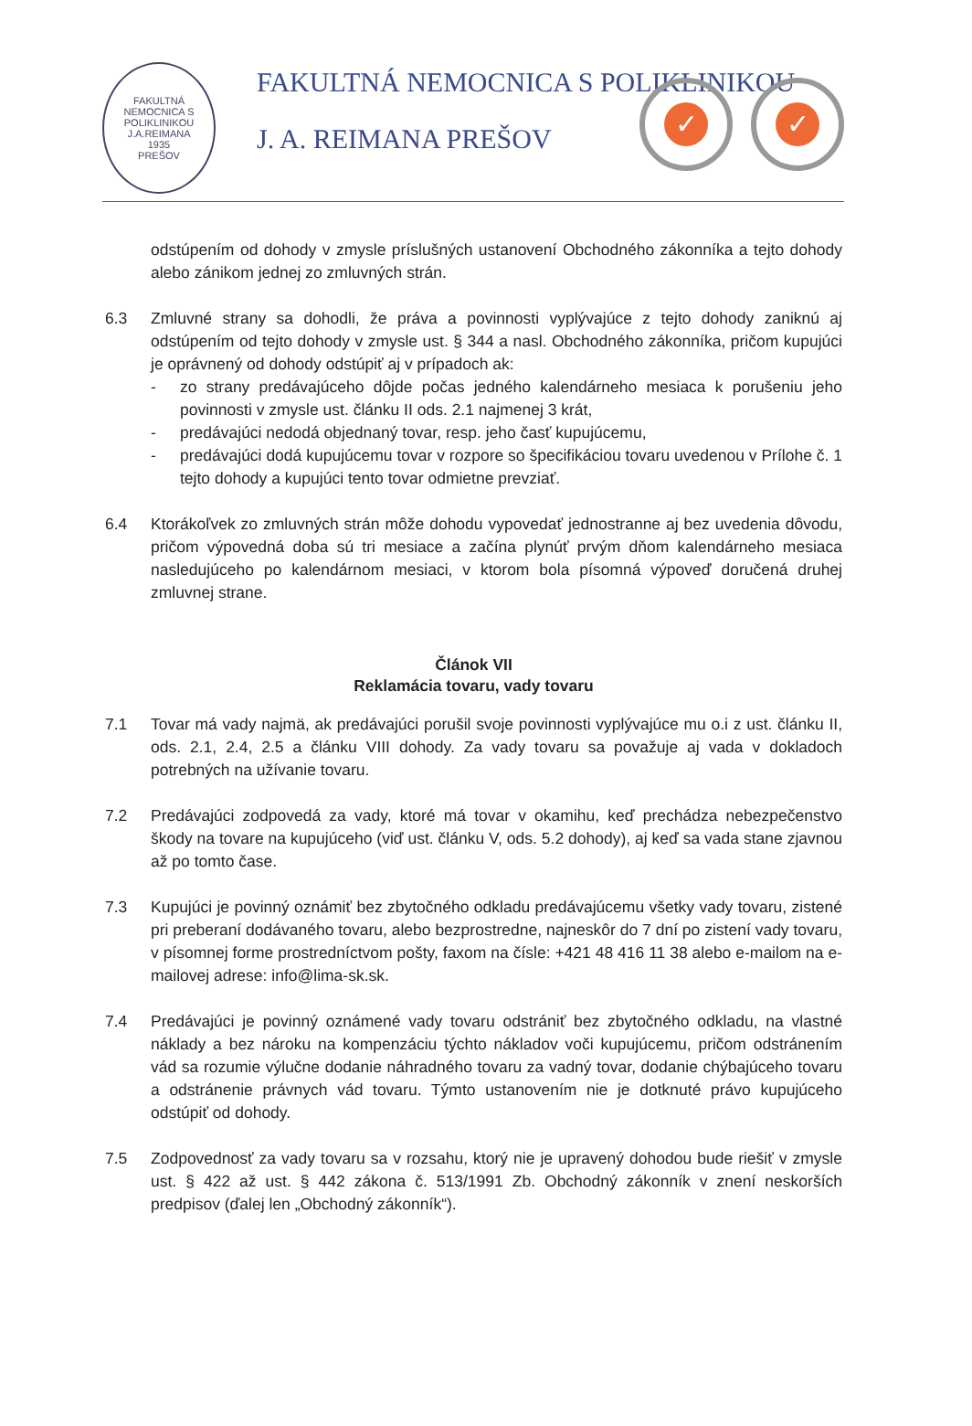FAKULTNÁ NEMOCNICA S POLIKLINIKOU J.A.REIMANA
1935
PREŠOV
FAKULTNÁ NEMOCNICA S POLIKLINIKOU
J. A. REIMANA PREŠOV ✓ ✓
odstúpením od dohody v zmysle príslušných ustanovení Obchodného zákonníka a tejto dohody alebo zánikom jednej zo zmluvných strán.
6.3 Zmluvné strany sa dohodli, že práva a povinnosti vyplývajúce z tejto dohody zaniknú aj odstúpením od tejto dohody v zmysle ust. § 344 a nasl. Obchodného zákonníka, pričom kupujúci je oprávnený od dohody odstúpiť aj v prípadoch ak:
- zo strany predávajúceho dôjde počas jedného kalendárneho mesiaca k porušeniu jeho povinnosti v zmysle ust. článku II ods. 2.1 najmenej 3 krát,
- predávajúci nedodá objednaný tovar, resp. jeho časť kupujúcemu,
- predávajúci dodá kupujúcemu tovar v rozpore so špecifikáciou tovaru uvedenou v Prílohe č. 1 tejto dohody a kupujúci tento tovar odmietne prevziať.
6.4 Ktorákoľvek zo zmluvných strán môže dohodu vypovedať jednostranne aj bez uvedenia dôvodu, pričom výpovedná doba sú tri mesiace a začína plynúť prvým dňom kalendárneho mesiaca nasledujúceho po kalendárnom mesiaci, v ktorom bola písomná výpoveď doručená druhej zmluvnej strane.
Článok VII
Reklamácia tovaru, vady tovaru
7.1 Tovar má vady najmä, ak predávajúci porušil svoje povinnosti vyplývajúce mu o.i z ust. článku II, ods. 2.1, 2.4, 2.5 a článku VIII dohody. Za vady tovaru sa považuje aj vada v dokladoch potrebných na užívanie tovaru.
7.2 Predávajúci zodpovedá za vady, ktoré má tovar v okamihu, keď prechádza nebezpečenstvo škody na tovare na kupujúceho (viď ust. článku V, ods. 5.2 dohody), aj keď sa vada stane zjavnou až po tomto čase.
7.3 Kupujúci je povinný oznámiť bez zbytočného odkladu predávajúcemu všetky vady tovaru, zistené pri preberaní dodávaného tovaru, alebo bezprostredne, najneskôr do 7 dní po zistení vady tovaru, v písomnej forme prostredníctvom pošty, faxom na čísle: +421 48 416 11 38 alebo e-mailom na e-mailovej adrese: info@lima-sk.sk.
7.4 Predávajúci je povinný oznámené vady tovaru odstrániť bez zbytočného odkladu, na vlastné náklady a bez nároku na kompenzáciu týchto nákladov voči kupujúcemu, pričom odstránením vád sa rozumie výlučne dodanie náhradného tovaru za vadný tovar, dodanie chýbajúceho tovaru a odstránenie právnych vád tovaru. Týmto ustanovením nie je dotknuté právo kupujúceho odstúpiť od dohody.
7.5 Zodpovednosť za vady tovaru sa v rozsahu, ktorý nie je upravený dohodou bude riešiť v zmysle ust. § 422 až ust. § 442 zákona č. 513/1991 Zb. Obchodný zákonník v znení neskorších predpisov (ďalej len „Obchodný zákonník“).